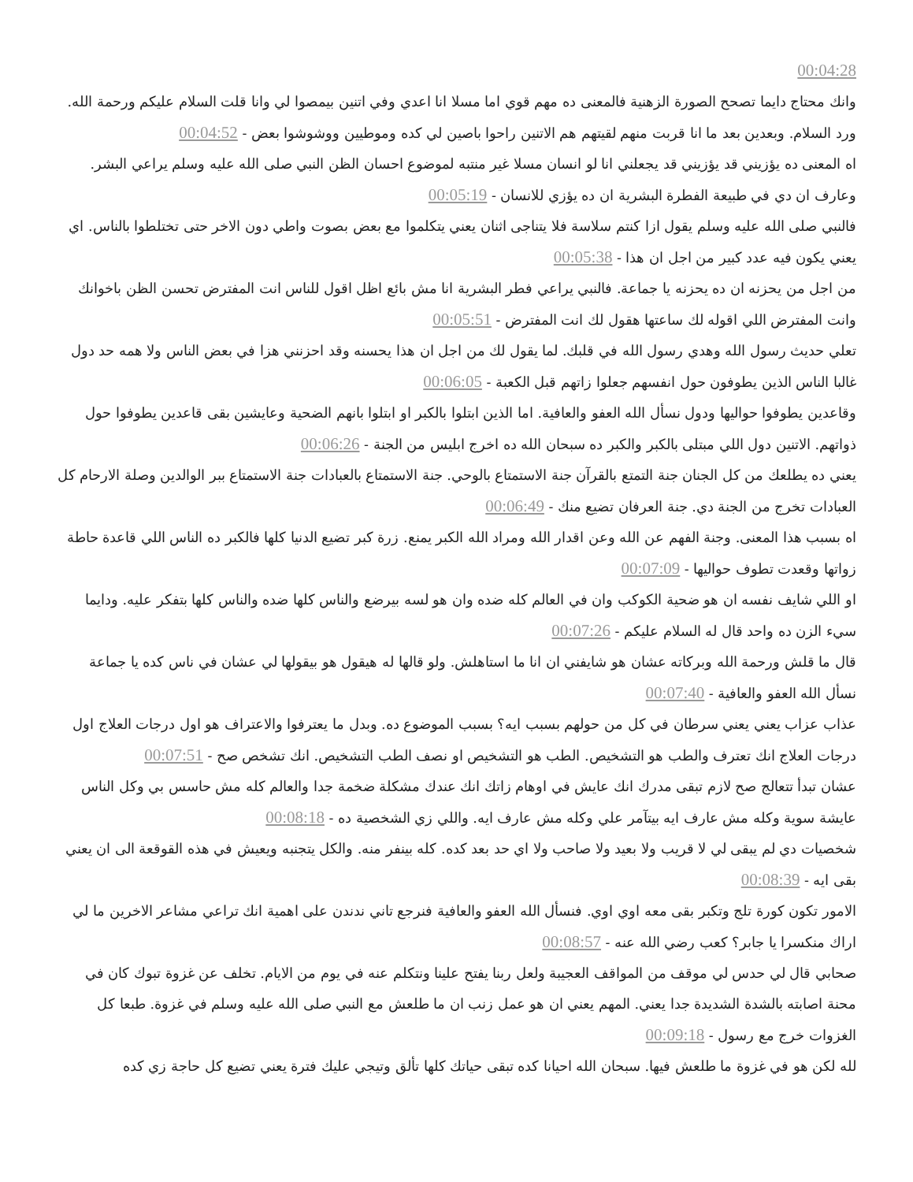00:04:28
وانك محتاج دايما تصحح الصورة الزهنية فالمعنى ده مهم قوي اما مسلا انا اعدي وفي اتنين بيمصوا لي وانا قلت السلام عليكم ورحمة الله. ورد السلام. وبعدين بعد ما انا قربت منهم لقيتهم هم الاتنين راحوا باصين لي كده وموطيين ووشوشوا بعض - 00:04:52
اه المعنى ده يؤزيني قد يؤزيني قد يجعلني انا لو انسان مسلا غير منتبه لموضوع احسان الظن النبي صلى الله عليه وسلم يراعي البشر. وعارف ان دي في طبيعة الفطرة البشرية ان ده يؤزي للانسان - 00:05:19
فالنبي صلى الله عليه وسلم يقول ازا كنتم سلاسة فلا يتناجى اثنان يعني يتكلموا مع بعض بصوت واطي دون الاخر حتى تختلطوا بالناس. اي يعني يكون فيه عدد كبير من اجل ان هذا - 00:05:38
من اجل من يحزنه ان ده يحزنه يا جماعة. فالنبي يراعي فطر البشرية انا مش بائع اظل اقول للناس انت المفترض تحسن الظن باخوانك وانت المفترض اللي اقوله لك ساعتها هقول لك انت المفترض - 00:05:51
تعلي حديث رسول الله وهدي رسول الله في قلبك. لما يقول لك من اجل ان هذا يحسنه وقد احزنني هزا في بعض الناس ولا همه حد دول غالبا الناس الذين يطوفون حول انفسهم جعلوا زاتهم قبل الكعبة - 00:06:05
وقاعدين يطوفوا حواليها ودول نسأل الله العفو والعافية. اما الذين ابتلوا بالكبر او ابتلوا بانهم الضحية وعايشين بقى قاعدين يطوفوا حول ذواتهم. الاتنين دول اللي مبتلى بالكبر والكبر ده سبحان الله ده اخرج ابليس من الجنة - 00:06:26
يعني ده يطلعك من كل الجنان جنة التمتع بالقرآن جنة الاستمتاع بالوحي. جنة الاستمتاع بالعبادات جنة الاستمتاع ببر الوالدين وصلة الارحام كل العبادات تخرج من الجنة دي. جنة العرفان تضيع منك - 00:06:49
اه بسبب هذا المعنى. وجنة الفهم عن الله وعن اقدار الله ومراد الله الكبر يمنع. زرة كبر تضيع الدنيا كلها فالكبر ده الناس اللي قاعدة حاطة زواتها وقعدت تطوف حواليها - 00:07:09
او اللي شايف نفسه ان هو ضحية الكوكب وان في العالم كله ضده وان هو لسه بيرضع والناس كلها ضده والناس كلها بتفكر عليه. ودايما سيء الزن ده واحد قال له السلام عليكم - 00:07:26
قال ما قلش ورحمة الله وبركاته عشان هو شايفني ان انا ما استاهلش. ولو قالها له هيقول هو بيقولها لي عشان في ناس كده يا جماعة نسأل الله العفو والعافية - 00:07:40
عذاب عزاب يعني يعني سرطان في كل من حولهم بسبب ايه؟ بسبب الموضوع ده. وبدل ما يعترفوا والاعتراف هو اول درجات العلاج اول درجات العلاج انك تعترف والطب هو التشخيص. الطب هو التشخيص او نصف الطب التشخيص. انك تشخص صح - 00:07:51
عشان تبدأ تتعالج صح لازم تبقى مدرك انك عايش في اوهام زاتك انك عندك مشكلة ضخمة جدا والعالم كله مش حاسس بي وكل الناس عايشة سوية وكله مش عارف ايه بيتآمر علي وكله مش عارف ايه. واللي زي الشخصية ده - 00:08:18
شخصيات دي لم يبقى لي لا قريب ولا بعيد ولا صاحب ولا اي حد بعد كده. كله بينفر منه. والكل يتجنبه ويعيش في هذه القوقعة الى ان يعني بقى ايه - 00:08:39
الامور تكون كورة تلج وتكبر بقى معه اوي اوي. فنسأل الله العفو والعافية فنرجع تاني ندندن على اهمية انك تراعي مشاعر الاخرين ما لي اراك منكسرا يا جابر؟ كعب رضي الله عنه - 00:08:57
صحابي قال لي حدس لي موقف من المواقف العجيبة ولعل ربنا يفتح علينا ونتكلم عنه في يوم من الايام. تخلف عن غزوة تبوك كان في محنة اصابته بالشدة الشديدة جدا يعني. المهم يعني ان هو عمل زنب ان ما طلعش مع النبي صلى الله عليه وسلم في غزوة. طبعا كل الغزوات خرج مع رسول - 00:09:18
لله لكن هو في غزوة ما طلعش فيها. سبحان الله احيانا كده تبقى حياتك كلها تألق وتيجي عليك فترة يعني تضيع كل حاجة زي كده